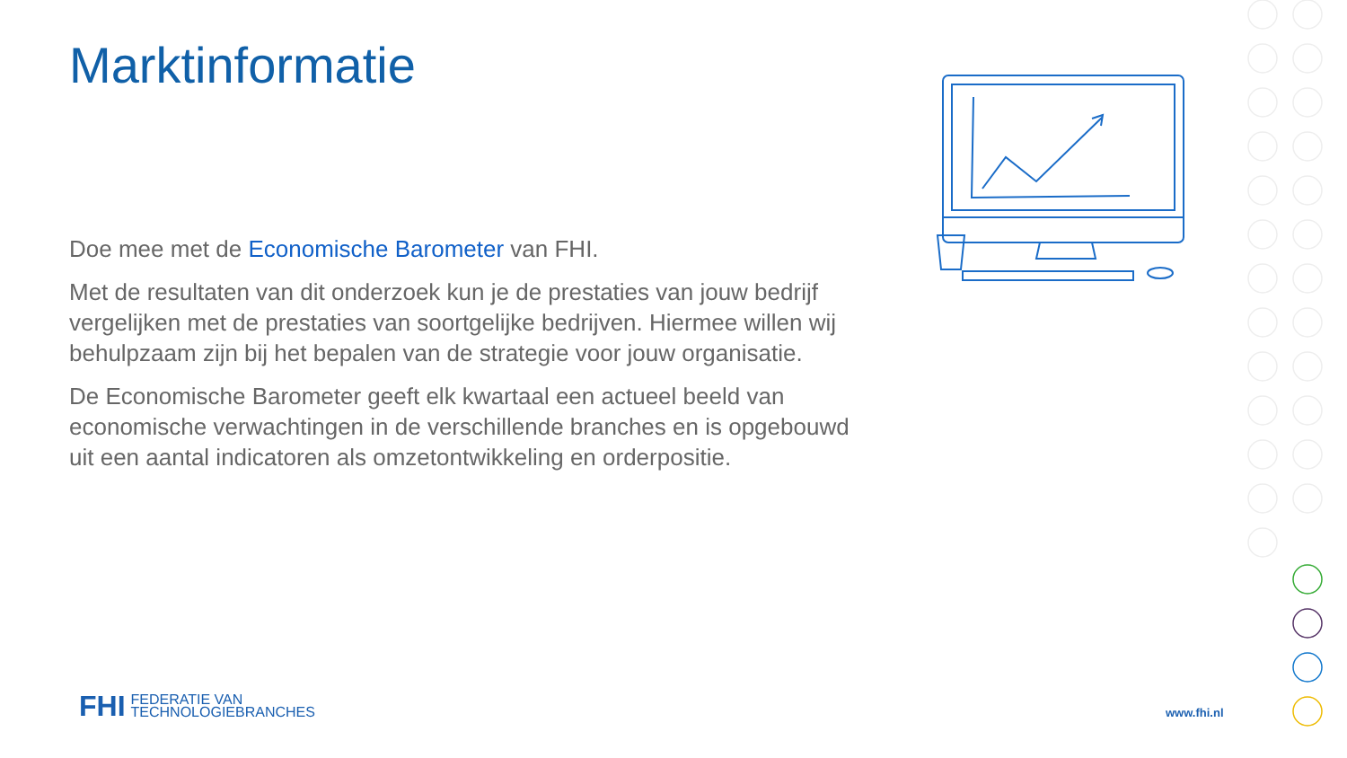Marktinformatie
Doe mee met de Economische Barometer van FHI.
Met de resultaten van dit onderzoek kun je de prestaties van jouw bedrijf vergelijken met de prestaties van soortgelijke bedrijven. Hiermee willen wij behulpzaam zijn bij het bepalen van de strategie voor jouw organisatie.
De Economische Barometer geeft elk kwartaal een actueel beeld van economische verwachtingen in de verschillende branches en is opgebouwd uit een aantal indicatoren als omzetontwikkeling en orderpositie.
FHI FEDERATIE VAN
TECHNOLOGIEBRANCHES
www.fhi.nl